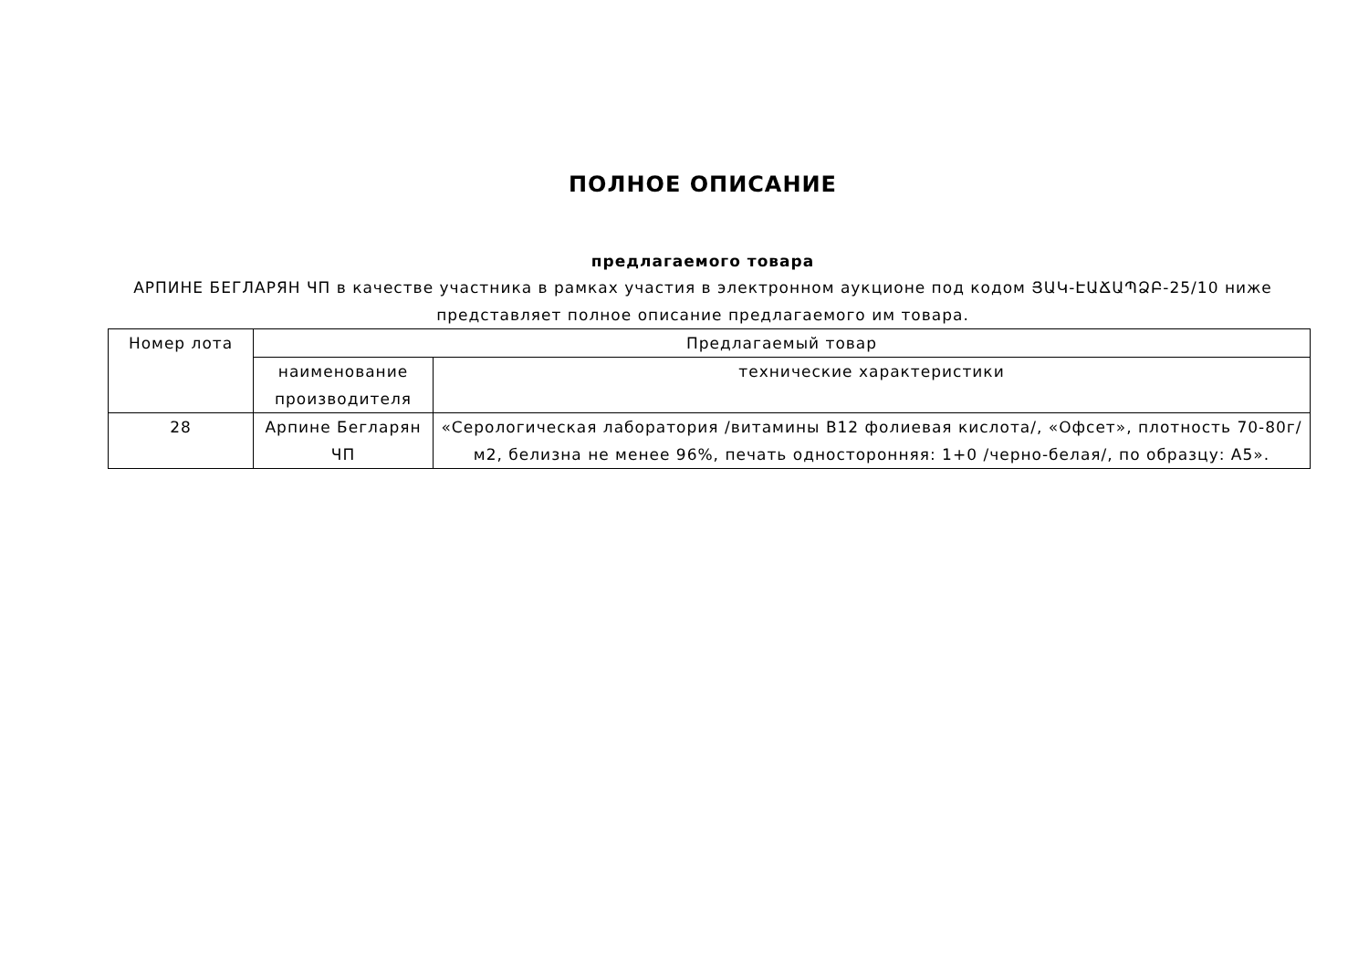ПОЛНОЕ ОПИСАНИЕ
предлагаемого товара
АРПИНЕ БЕГЛАРЯН ЧП в качестве участника в рамках участия в электронном аукционе под кодом ՅԱԿ-ԷԱՃԱՊՁԲ-25/10 ниже
представляет полное описание предлагаемого им товара.
| Номер лота | Предлагаемый товар | |
| --- | --- | --- |
| | наименование производителя | технические характеристики |
| 28 | Арпине Бегларян ЧП | «Серологическая лаборатория /витамины B12 фолиевая кислота/, «Офсет», плотность 70-80г/м2, белизна не менее 96%, печать односторонняя: 1+0 /черно-белая/, по образцу: А5». |